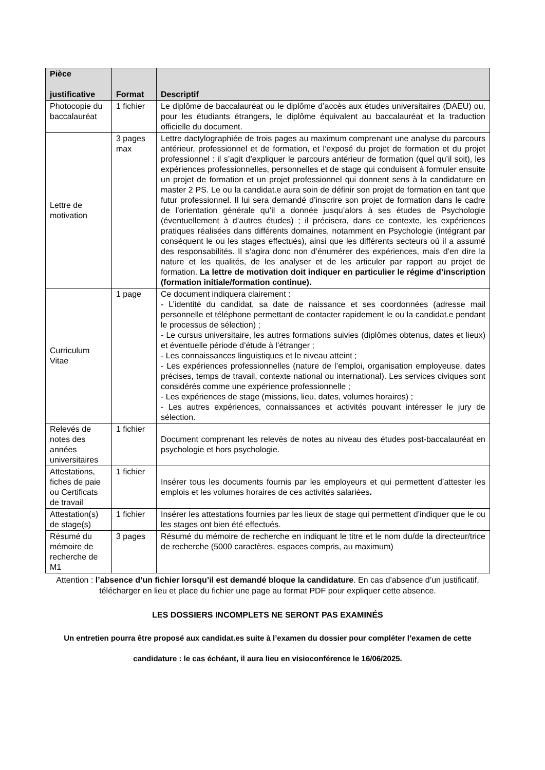| Pièce justificative | Format | Descriptif |
| --- | --- | --- |
| Photocopie du baccalauréat | 1 fichier | Le diplôme de baccalauréat ou le diplôme d’accès aux études universitaires (DAEU) ou, pour les étudiants étrangers, le diplôme équivalent au baccalauréat et la traduction officielle du document. |
| Lettre de motivation | 3 pages max | Lettre dactylographiée de trois pages au maximum comprenant une analyse du parcours antérieur, professionnel et de formation, et l’exposé du projet de formation et du projet professionnel : il s’agit d’expliquer le parcours antérieur de formation (quel qu’il soit), les expériences professionnelles, personnelles et de stage qui conduisent à formuler ensuite un projet de formation et un projet professionnel qui donnent sens à la candidature en master 2 PS. Le ou la candidat.e aura soin de définir son projet de formation en tant que futur professionnel. Il lui sera demandé d’inscrire son projet de formation dans le cadre de l’orientation générale qu’il a donnée jusqu’alors à ses études de Psychologie (éventuellement à d’autres études) ; il précisera, dans ce contexte, les expériences pratiques réalisées dans différents domaines, notamment en Psychologie (intégrant par conséquent le ou les stages effectués), ainsi que les différents secteurs où il a assumé des responsabilités. Il s’agira donc non d’énumérer des expériences, mais d’en dire la nature et les qualités, de les analyser et de les articuler par rapport au projet de formation. La lettre de motivation doit indiquer en particulier le régime d’inscription (formation initiale/formation continue). |
| Curriculum Vitae | 1 page | Ce document indiquera clairement : - L’identité du candidat, sa date de naissance et ses coordonnées (adresse mail personnelle et téléphone permettant de contacter rapidement le ou la candidat.e pendant le processus de sélection) ; - Le cursus universitaire, les autres formations suivies (diplômes obtenus, dates et lieux) et éventuelle période d’étude à l’étranger ; - Les connaissances linguistiques et le niveau atteint ; - Les expériences professionnelles (nature de l’emploi, organisation employeuse, dates précises, temps de travail, contexte national ou international). Les services civiques sont considérés comme une expérience professionnelle ; - Les expériences de stage (missions, lieu, dates, volumes horaires) ; - Les autres expériences, connaissances et activités pouvant intéresser le jury de sélection. |
| Relevés de notes des années universitaires | 1 fichier | Document comprenant les relevés de notes au niveau des études post-baccalauréat en psychologie et hors psychologie. |
| Attestations, fiches de paie ou Certificats de travail | 1 fichier | Insérer tous les documents fournis par les employeurs et qui permettent d’attester les emplois et les volumes horaires de ces activités salariées . |
| Attestation(s) de stage(s) | 1 fichier | Insérer les attestations fournies par les lieux de stage qui permettent d’indiquer que le ou les stages ont bien été effectués. |
| Résumé du mémoire de recherche de M1 | 3 pages | Résumé du mémoire de recherche en indiquant le titre et le nom du/de la directeur/trice de recherche (5000 caractères, espaces compris, au maximum) |
Attention : l’absence d’un fichier lorsqu’il est demandé bloque la candidature. En cas d’absence d’un justificatif, télécharger en lieu et place du fichier une page au format PDF pour expliquer cette absence.
LES DOSSIERS INCOMPLETS NE SERONT PAS EXAMINÉS
Un entretien pourra être proposé aux candidat.es suite à l’examen du dossier pour compléter l’examen de cette candidature : le cas échéant, il aura lieu en visioconférence le 16/06/2025.